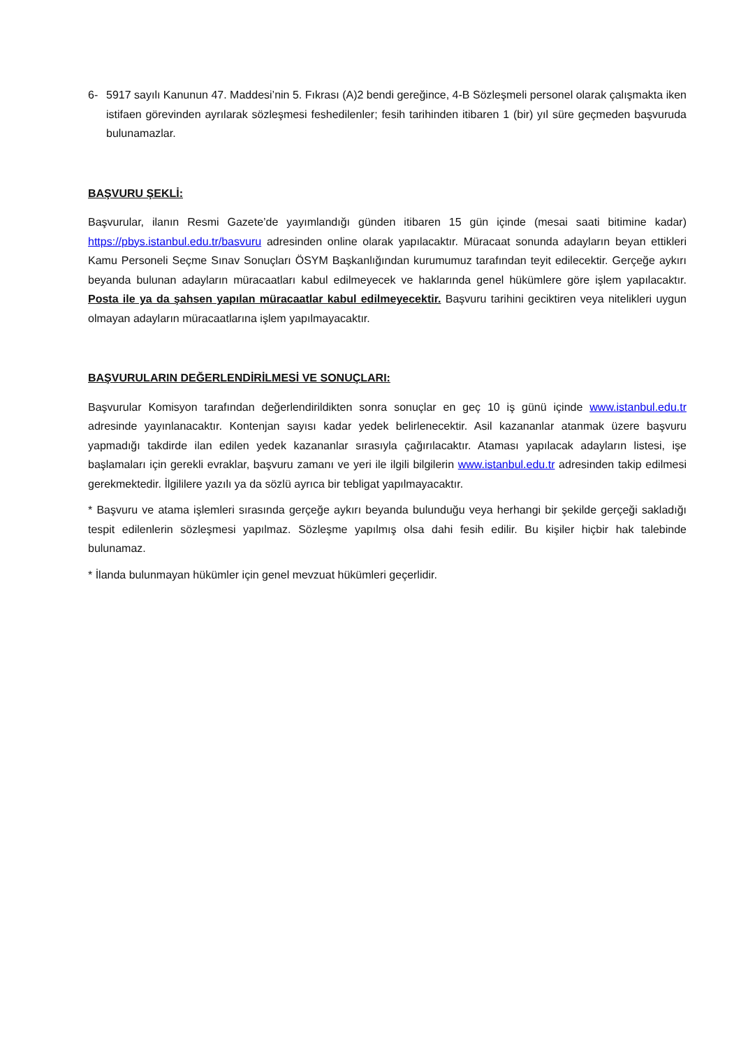6- 5917 sayılı Kanunun 47. Maddesi’nin 5. Fıkrası (A)2 bendi gereğince, 4-B Sözleşmeli personel olarak çalışmakta iken istifaen görevinden ayrılarak sözleşmesi feshedilenler; fesih tarihinden itibaren 1 (bir) yıl süre geçmeden başvuruda bulunamazlar.
BAŞVURU ŞEKLİ:
Başvurular, ilanın Resmi Gazete’de yayımlandığı günden itibaren 15 gün içinde (mesai saati bitimine kadar) https://pbys.istanbul.edu.tr/basvuru adresinden online olarak yapılacaktır. Müracaat sonunda adayların beyan ettikleri Kamu Personeli Seçme Sınav Sonuçları ÖSYM Başkanlığından kurumumuz tarafından teyit edilecektir. Gerçeğe aykırı beyanda bulunan adayların müracaatları kabul edilmeyecek ve haklarında genel hükümlere göre işlem yapılacaktır. Posta ile ya da şahsen yapılan müracaatlar kabul edilmeyecektir. Başvuru tarihini geciktiren veya nitelikleri uygun olmayan adayların müracaatlarına işlem yapılmayacaktır.
BAŞVURULARIN DEĞERLENDİRİLMESİ VE SONUÇLARI:
Başvurular Komisyon tarafından değerlendirildikten sonra sonuçlar en geç 10 iş günü içinde www.istanbul.edu.tr adresinde yayınlanacaktır. Kontenjan sayısı kadar yedek belirlenecektir. Asil kazananlar atanmak üzere başvuru yapmadığı takdirde ilan edilen yedek kazananlar sırasıyla çağırılacaktır. Ataması yapılacak adayların listesi, işe başlamaları için gerekli evraklar, başvuru zamanı ve yeri ile ilgili bilgilerin www.istanbul.edu.tr adresinden takip edilmesi gerekmektedir. İlgililere yazılı ya da sözlü ayrıca bir tebligat yapılmayacaktır.
* Başvuru ve atama işlemleri sırasında gerçeğe aykırı beyanda bulunduğu veya herhangi bir şekilde gerçeği sakladığı tespit edilenlerin sözleşmesi yapılmaz. Sözleşme yapılmış olsa dahi fesih edilir. Bu kişiler hiçbir hak talebinde bulunamaz.
* İlanda bulunmayan hükümler için genel mevzuat hükümleri geçerlidir.